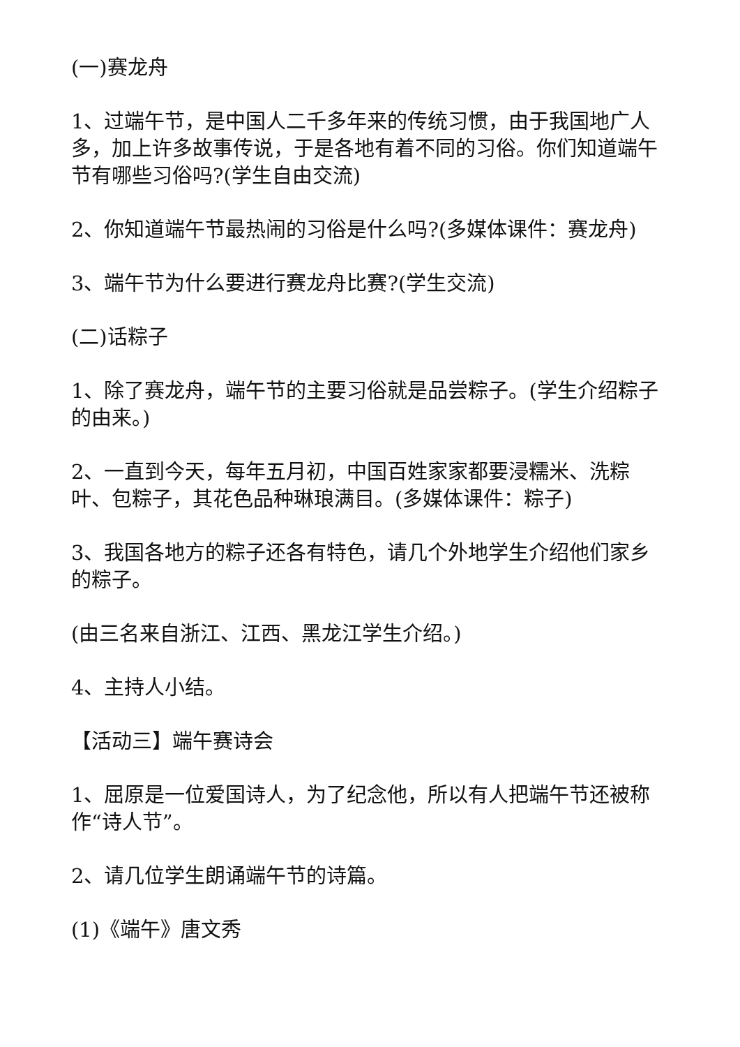(一)赛龙舟
1、过端午节，是中国人二千多年来的传统习惯，由于我国地广人多，加上许多故事传说，于是各地有着不同的习俗。你们知道端午节有哪些习俗吗?(学生自由交流)
2、你知道端午节最热闹的习俗是什么吗?(多媒体课件：赛龙舟)
3、端午节为什么要进行赛龙舟比赛?(学生交流)
(二)话粽子
1、除了赛龙舟，端午节的主要习俗就是品尝粽子。(学生介绍粽子的由来。)
2、一直到今天，每年五月初，中国百姓家家都要浸糯米、洗粽叶、包粽子，其花色品种琳琅满目。(多媒体课件：粽子)
3、我国各地方的粽子还各有特色，请几个外地学生介绍他们家乡的粽子。
(由三名来自浙江、江西、黑龙江学生介绍。)
4、主持人小结。
【活动三】端午赛诗会
1、屈原是一位爱国诗人，为了纪念他，所以有人把端午节还被称作“诗人节”。
2、请几位学生朗诵端午节的诗篇。
(1)《端午》唐文秀